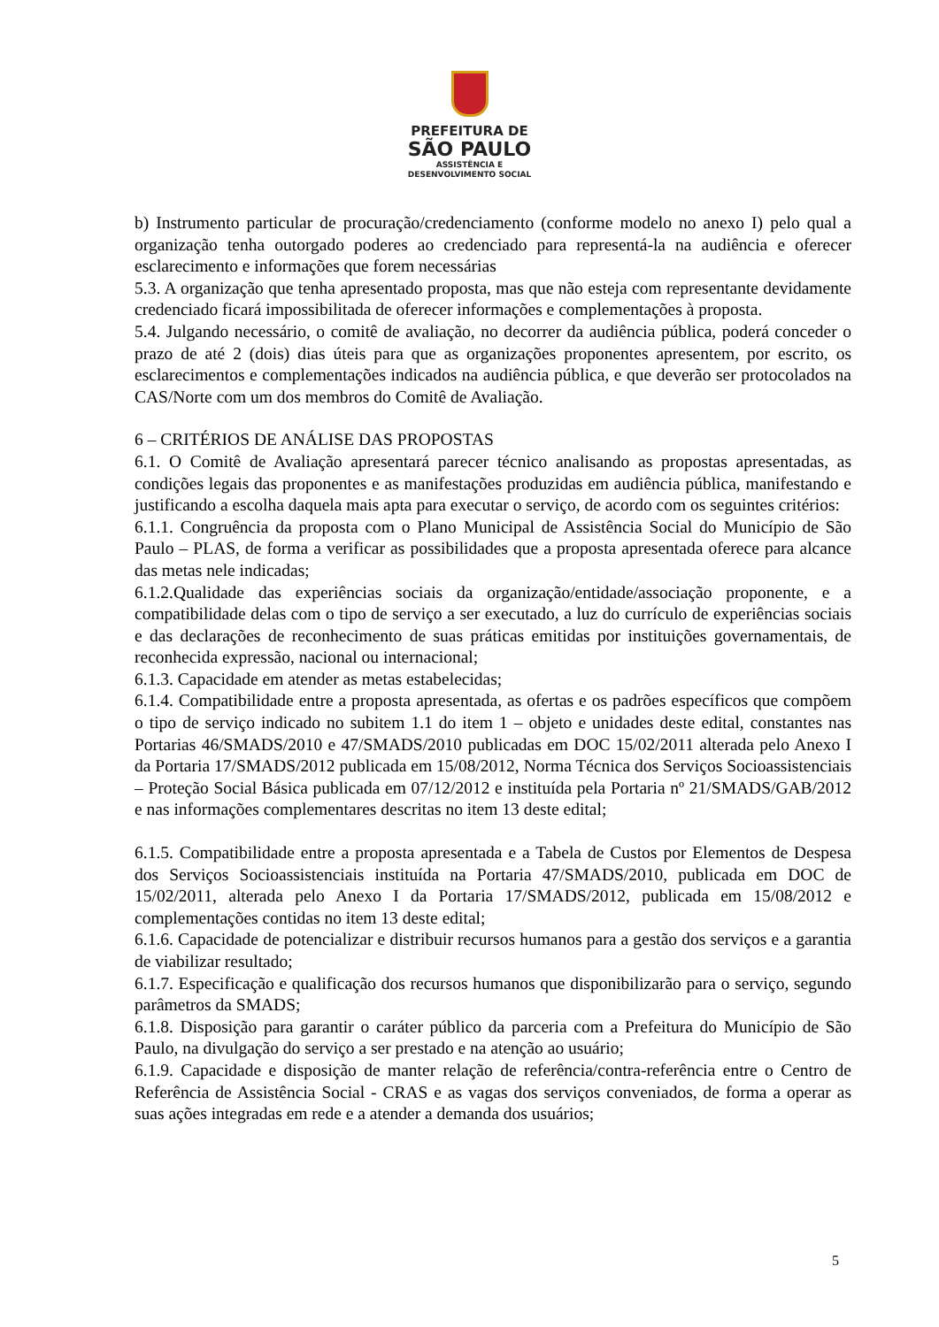PREFEITURA DE
SÃO PAULO
ASSISTÊNCIA E
DESENVOLVIMENTO SOCIAL
b) Instrumento particular de procuração/credenciamento (conforme modelo no anexo I) pelo qual a organização tenha outorgado poderes ao credenciado para representá-la na audiência e oferecer esclarecimento e informações que forem necessárias
5.3. A organização que tenha apresentado proposta, mas que não esteja com representante devidamente credenciado ficará impossibilitada de oferecer informações e complementações à proposta.
5.4. Julgando necessário, o comitê de avaliação, no decorrer da audiência pública, poderá conceder o prazo de até 2 (dois) dias úteis para que as organizações proponentes apresentem, por escrito, os esclarecimentos e complementações indicados na audiência pública, e que deverão ser protocolados na CAS/Norte com um dos membros do Comitê de Avaliação.
6 – CRITÉRIOS DE ANÁLISE DAS PROPOSTAS
6.1. O Comitê de Avaliação apresentará parecer técnico analisando as propostas apresentadas, as condições legais das proponentes e as manifestações produzidas em audiência pública, manifestando e justificando a escolha daquela mais apta para executar o serviço, de acordo com os seguintes critérios:
6.1.1. Congruência da proposta com o Plano Municipal de Assistência Social do Município de São Paulo – PLAS, de forma a verificar as possibilidades que a proposta apresentada oferece para alcance das metas nele indicadas;
6.1.2.Qualidade das experiências sociais da organização/entidade/associação proponente, e a compatibilidade delas com o tipo de serviço a ser executado, a luz do currículo de experiências sociais e das declarações de reconhecimento de suas práticas emitidas por instituições governamentais, de reconhecida expressão, nacional ou internacional;
6.1.3. Capacidade em atender as metas estabelecidas;
6.1.4. Compatibilidade entre a proposta apresentada, as ofertas e os padrões específicos que compõem o tipo de serviço indicado no subitem 1.1 do item 1 – objeto e unidades deste edital, constantes nas Portarias 46/SMADS/2010 e 47/SMADS/2010 publicadas em DOC 15/02/2011 alterada pelo Anexo I da Portaria 17/SMADS/2012 publicada em 15/08/2012, Norma Técnica dos Serviços Socioassistenciais – Proteção Social Básica publicada em 07/12/2012 e instituída pela Portaria nº 21/SMADS/GAB/2012 e nas informações complementares descritas no item 13 deste edital;
6.1.5. Compatibilidade entre a proposta apresentada e a Tabela de Custos por Elementos de Despesa dos Serviços Socioassistenciais instituída na Portaria 47/SMADS/2010, publicada em DOC de 15/02/2011, alterada pelo Anexo I da Portaria 17/SMADS/2012, publicada em 15/08/2012 e complementações contidas no item 13 deste edital;
6.1.6. Capacidade de potencializar e distribuir recursos humanos para a gestão dos serviços e a garantia de viabilizar resultado;
6.1.7. Especificação e qualificação dos recursos humanos que disponibilizarão para o serviço, segundo parâmetros da SMADS;
6.1.8. Disposição para garantir o caráter público da parceria com a Prefeitura do Município de São Paulo, na divulgação do serviço a ser prestado e na atenção ao usuário;
6.1.9. Capacidade e disposição de manter relação de referência/contra-referência entre o Centro de Referência de Assistência Social - CRAS e as vagas dos serviços conveniados, de forma a operar as suas ações integradas em rede e a atender a demanda dos usuários;
5